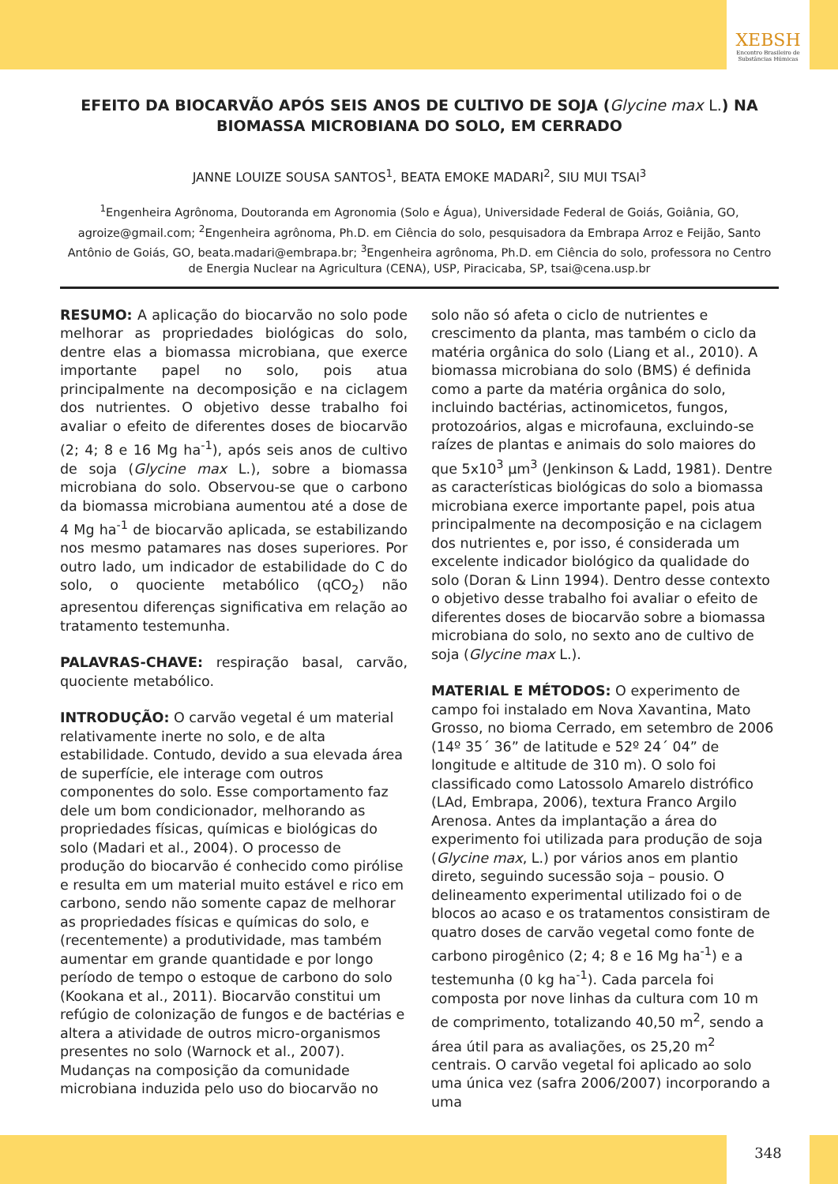XEBSH
Encontro Brasileiro de Substâncias Húmicas
EFEITO DA BIOCARVÃO APÓS SEIS ANOS DE CULTIVO DE SOJA (Glycine max L.) NA BIOMASSA MICROBIANA DO SOLO, EM CERRADO
JANNE LOUIZE SOUSA SANTOS<sup>1</sup>, BEATA EMOKE MADARI<sup>2</sup>, SIU MUI TSAI<sup>3</sup>
<sup>1</sup> Engenheira Agrônoma, Doutoranda em Agronomia (Solo e Água), Universidade Federal de Goiás, Goiânia, GO, agroize@gmail.com; <sup>2</sup>Engenheira agrônoma, Ph.D. em Ciência do solo, pesquisadora da Embrapa Arroz e Feijão, Santo Antônio de Goiás, GO, beata.madari@embrapa.br; <sup>3</sup>Engenheira agrônoma, Ph.D. em Ciência do solo, professora no Centro de Energia Nuclear na Agricultura (CENA), USP, Piracicaba, SP, tsai@cena.usp.br
RESUMO: A aplicação do biocarvão no solo pode melhorar as propriedades biológicas do solo, dentre elas a biomassa microbiana, que exerce importante papel no solo, pois atua principalmente na decomposição e na ciclagem dos nutrientes. O objetivo desse trabalho foi avaliar o efeito de diferentes doses de biocarvão (2; 4; 8 e 16 Mg ha<sup>-1</sup>), após seis anos de cultivo de soja (Glycine max L.), sobre a biomassa microbiana do solo. Observou-se que o carbono da biomassa microbiana aumentou até a dose de 4 Mg ha<sup>-1</sup> de biocarvão aplicada, se estabilizando nos mesmo patamares nas doses superiores. Por outro lado, um indicador de estabilidade do C do solo, o quociente metabólico (qCO<sub>2</sub>) não apresentou diferenças significativa em relação ao tratamento testemunha.
PALAVRAS-CHAVE: respiração basal, carvão, quociente metabólico.
INTRODUÇÃO: O carvão vegetal é um material relativamente inerte no solo, e de alta estabilidade. Contudo, devido a sua elevada área de superfície, ele interage com outros componentes do solo. Esse comportamento faz dele um bom condicionador, melhorando as propriedades físicas, químicas e biológicas do solo (Madari et al., 2004). O processo de produção do biocarvão é conhecido como pirólise e resulta em um material muito estável e rico em carbono, sendo não somente capaz de melhorar as propriedades físicas e químicas do solo, e (recentemente) a produtividade, mas também aumentar em grande quantidade e por longo período de tempo o estoque de carbono do solo (Kookana et al., 2011). Biocarvão constitui um refúgio de colonização de fungos e de bactérias e altera a atividade de outros micro-organismos presentes no solo (Warnock et al., 2007). Mudanças na composição da comunidade microbiana induzida pelo uso do biocarvão no solo não só afeta o ciclo de nutrientes e crescimento da planta, mas também o ciclo da matéria orgânica do solo (Liang et al., 2010). A biomassa microbiana do solo (BMS) é definida como a parte da matéria orgânica do solo, incluindo bactérias, actinomicetos, fungos, protozoários, algas e microfauna, excluindo-se raízes de plantas e animais do solo maiores do que 5x10<sup>3</sup> µm<sup>3</sup> (Jenkinson & Ladd, 1981). Dentre as características biológicas do solo a biomassa microbiana exerce importante papel, pois atua principalmente na decomposição e na ciclagem dos nutrientes e, por isso, é considerada um excelente indicador biológico da qualidade do solo (Doran & Linn 1994). Dentro desse contexto o objetivo desse trabalho foi avaliar o efeito de diferentes doses de biocarvão sobre a biomassa microbiana do solo, no sexto ano de cultivo de soja (Glycine max L.).
MATERIAL E MÉTODOS: O experimento de campo foi instalado em Nova Xavantina, Mato Grosso, no bioma Cerrado, em setembro de 2006 (14º 35´ 36” de latitude e 52º 24´ 04” de longitude e altitude de 310 m). O solo foi classificado como Latossolo Amarelo distrófico (LAd, Embrapa, 2006), textura Franco Argilo Arenosa. Antes da implantação a área do experimento foi utilizada para produção de soja (Glycine max, L.) por vários anos em plantio direto, seguindo sucessão soja – pousio. O delineamento experimental utilizado foi o de blocos ao acaso e os tratamentos consistiram de quatro doses de carvão vegetal como fonte de carbono pirogênico (2; 4; 8 e 16 Mg ha<sup>-1</sup>) e a testemunha (0 kg ha<sup>-1</sup>). Cada parcela foi composta por nove linhas da cultura com 10 m de comprimento, totalizando 40,50 m<sup>2</sup>, sendo a área útil para as avaliações, os 25,20 m<sup>2</sup> centrais. O carvão vegetal foi aplicado ao solo uma única vez (safra 2006/2007) incorporando a uma
348